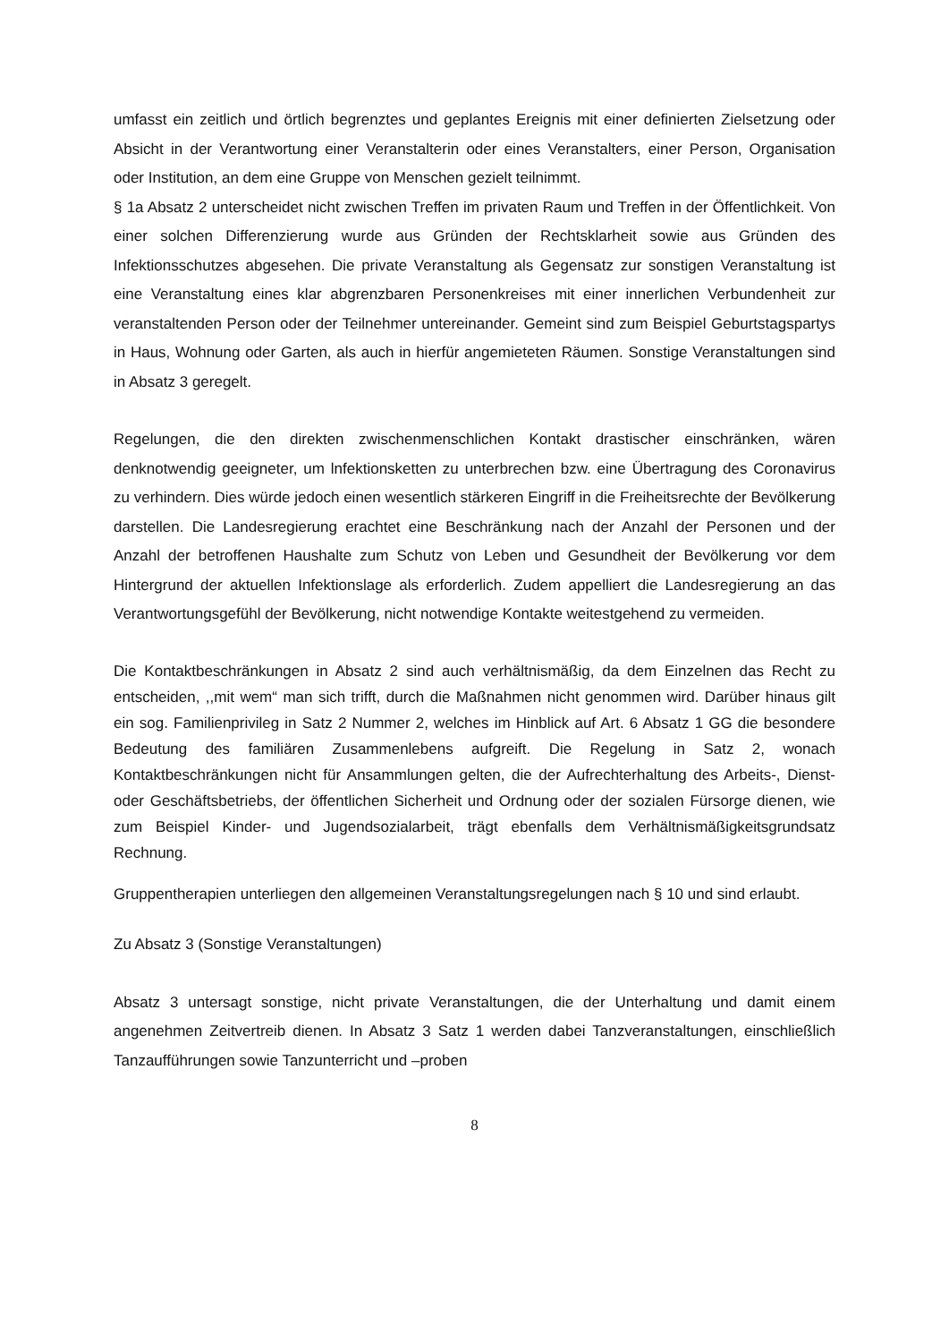umfasst ein zeitlich und örtlich begrenztes und geplantes Ereignis mit einer definierten Zielsetzung oder Absicht in der Verantwortung einer Veranstalterin oder eines Veranstalters, einer Person, Organisation oder Institution, an dem eine Gruppe von Menschen gezielt teilnimmt.
§ 1a Absatz 2 unterscheidet nicht zwischen Treffen im privaten Raum und Treffen in der Öffentlichkeit. Von einer solchen Differenzierung wurde aus Gründen der Rechtsklarheit sowie aus Gründen des Infektionsschutzes abgesehen. Die private Veranstaltung als Gegensatz zur sonstigen Veranstaltung ist eine Veranstaltung eines klar abgrenzbaren Personenkreises mit einer innerlichen Verbundenheit zur veranstaltenden Person oder der Teilnehmer untereinander. Gemeint sind zum Beispiel Geburtstagspartys in Haus, Wohnung oder Garten, als auch in hierfür angemieteten Räumen. Sonstige Veranstaltungen sind in Absatz 3 geregelt.
Regelungen, die den direkten zwischenmenschlichen Kontakt drastischer einschränken, wären denknotwendig geeigneter, um lnfektionsketten zu unterbrechen bzw. eine Übertragung des Coronavirus zu verhindern. Dies würde jedoch einen wesentlich stärkeren Eingriff in die Freiheitsrechte der Bevölkerung darstellen. Die Landesregierung erachtet eine Beschränkung nach der Anzahl der Personen und der Anzahl der betroffenen Haushalte zum Schutz von Leben und Gesundheit der Bevölkerung vor dem Hintergrund der aktuellen Infektionslage als erforderlich. Zudem appelliert die Landesregierung an das Verantwortungsgefühl der Bevölkerung, nicht notwendige Kontakte weitestgehend zu vermeiden.
Die Kontaktbeschränkungen in Absatz 2 sind auch verhältnismäßig, da dem Einzelnen das Recht zu entscheiden, ,,mit wem“ man sich trifft, durch die Maßnahmen nicht genommen wird. Darüber hinaus gilt ein sog. Familienprivileg in Satz 2 Nummer 2, welches im Hinblick auf Art. 6 Absatz 1 GG die besondere Bedeutung des familiären Zusammenlebens aufgreift. Die Regelung in Satz 2, wonach Kontaktbeschränkungen nicht für Ansammlungen gelten, die der Aufrechterhaltung des Arbeits-, Dienst- oder Geschäftsbetriebs, der öffentlichen Sicherheit und Ordnung oder der sozialen Fürsorge dienen, wie zum Beispiel Kinder- und Jugendsozialarbeit, trägt ebenfalls dem Verhältnismäßigkeitsgrundsatz Rechnung.
Gruppentherapien unterliegen den allgemeinen Veranstaltungsregelungen nach § 10 und sind erlaubt.
Zu Absatz 3 (Sonstige Veranstaltungen)
Absatz 3 untersagt sonstige, nicht private Veranstaltungen, die der Unterhaltung und damit einem angenehmen Zeitvertreib dienen. In Absatz 3 Satz 1 werden dabei Tanzveranstaltungen, einschließlich Tanzaufführungen sowie Tanzunterricht und –proben
8